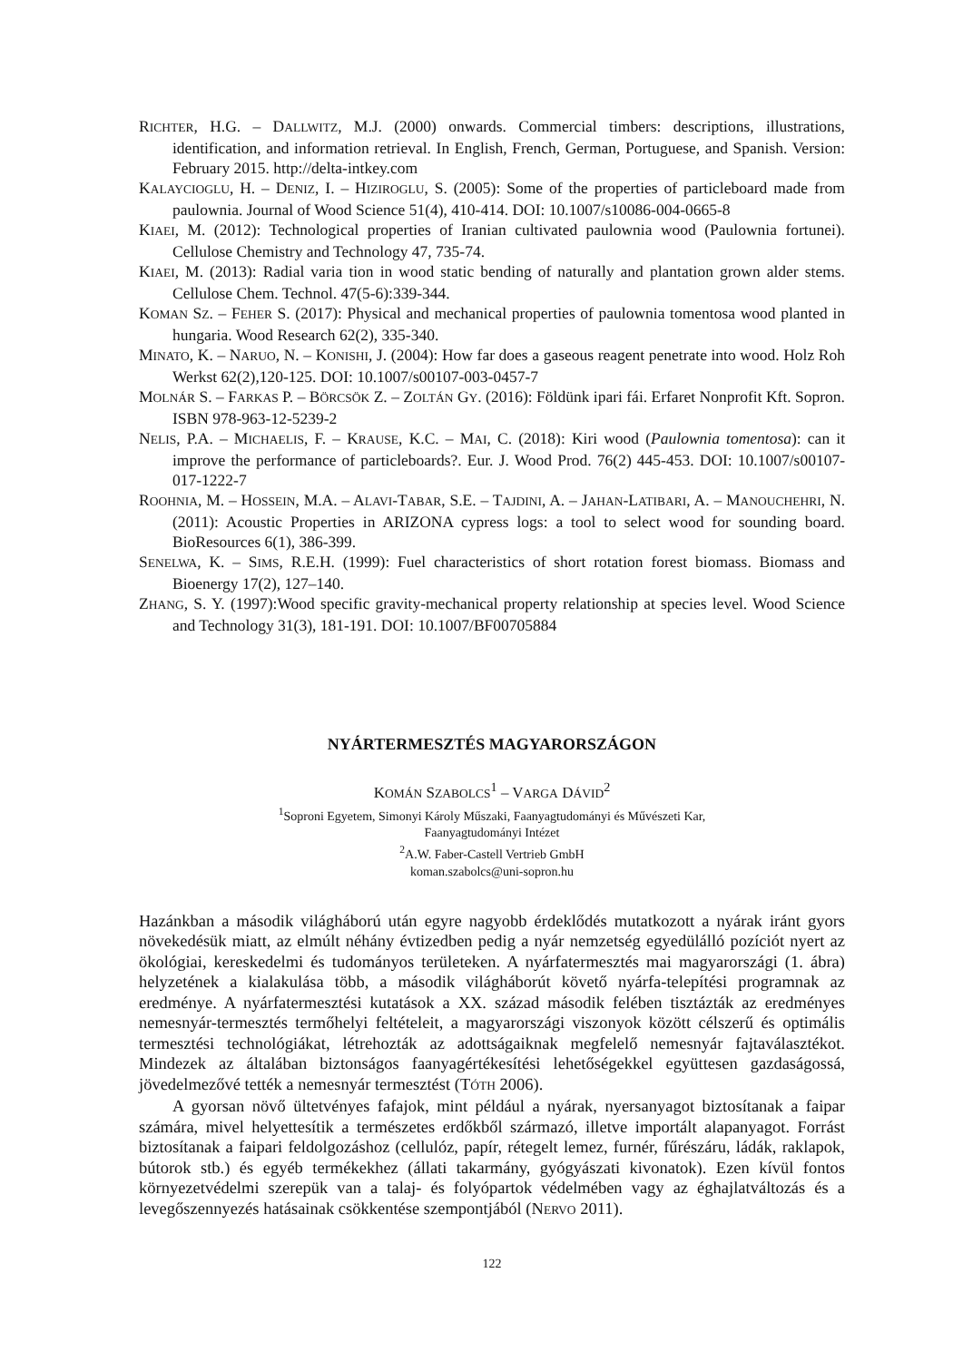RICHTER, H.G. – DALLWITZ, M.J. (2000) onwards. Commercial timbers: descriptions, illustrations, identification, and information retrieval. In English, French, German, Portuguese, and Spanish. Version: February 2015. http://delta-intkey.com
KALAYCIOGLU, H. – DENIZ, I. – HIZIROGLU, S. (2005): Some of the properties of particleboard made from paulownia. Journal of Wood Science 51(4), 410-414. DOI: 10.1007/s10086-004-0665-8
KIAEI, M. (2012): Technological properties of Iranian cultivated paulownia wood (Paulownia fortunei). Cellulose Chemistry and Technology 47, 735-74.
KIAEI, M. (2013): Radial varia tion in wood static bending of naturally and plantation grown alder stems. Cellulose Chem. Technol. 47(5-6):339-344.
KOMAN SZ. – FEHER S. (2017): Physical and mechanical properties of paulownia tomentosa wood planted in hungaria. Wood Research 62(2), 335-340.
MINATO, K. – NARUO, N. – KONISHI, J. (2004): How far does a gaseous reagent penetrate into wood. Holz Roh Werkst 62(2),120-125. DOI: 10.1007/s00107-003-0457-7
MOLNÁR S. – FARKAS P. – BÖRCSÖK Z. – ZOLTÁN GY. (2016): Földünk ipari fái. Erfaret Nonprofit Kft. Sopron. ISBN 978-963-12-5239-2
NELIS, P.A. – MICHAELIS, F. – KRAUSE, K.C. – MAI, C. (2018): Kiri wood (Paulownia tomentosa): can it improve the performance of particleboards?. Eur. J. Wood Prod. 76(2) 445-453. DOI: 10.1007/s00107-017-1222-7
ROOHNIA, M. – HOSSEIN, M.A. – ALAVI-TABAR, S.E. – TAJDINI, A. – JAHAN-LATIBARI, A. – MANOUCHEHRI, N. (2011): Acoustic Properties in ARIZONA cypress logs: a tool to select wood for sounding board. BioResources 6(1), 386-399.
SENELWA, K. – SIMS, R.E.H. (1999): Fuel characteristics of short rotation forest biomass. Biomass and Bioenergy 17(2), 127–140.
ZHANG, S. Y. (1997):Wood specific gravity-mechanical property relationship at species level. Wood Science and Technology 31(3), 181-191. DOI: 10.1007/BF00705884
NYÁRTERMESZTÉS MAGYARORSZÁGON
KOMÁN SZABOLCS<sup>1</sup> – VARGA DÁVID<sup>2</sup>
<sup>1</sup> Soproni Egyetem, Simonyi Károly Műszaki, Faanyagtudományi és Művészeti Kar,
Faanyagtudományi Intézet
<sup>2</sup> A.W. Faber-Castell Vertrieb GmbH
koman.szabolcs@uni-sopron.hu
Hazánkban a második világháború után egyre nagyobb érdeklődés mutatkozott a nyárak iránt gyors növekedésük miatt, az elmúlt néhány évtizedben pedig a nyár nemzetség egyedülálló pozíciót nyert az ökológiai, kereskedelmi és tudományos területeken. A nyárfatermesztés mai magyarországi (1. ábra) helyzetének a kialakulása több, a második világháborút követő nyárfa-telepítési programnak az eredménye. A nyárfatermesztési kutatások a XX. század második felében tisztázták az eredményes nemesnyár-termesztés termőhelyi feltételeit, a magyarországi viszonyok között célszerű és optimális termesztési technológiákat, létrehozták az adottságaiknak megfelelő nemesnyár fajtaválasztékot. Mindezek az általában biztonságos faanyagértékesítési lehetőségekkel együttesen gazdaságossá, jövedelmezővé tették a nemesnyár termesztést (TÓTH 2006).
A gyorsan növő ültetvényes fafajok, mint például a nyárak, nyersanyagot biztosítanak a faipar számára, mivel helyettesítik a természetes erdőkből származó, illetve importált alapanyagot. Forrást biztosítanak a faipari feldolgozáshoz (cellulóz, papír, rétegelt lemez, furnér, fűrészáru, ládák, raklapok, bútorok stb.) és egyéb termékekhez (állati takarmány, gyógyászati kivonatok). Ezen kívül fontos környezetvédelmi szerepük van a talaj- és folyópartok védelmében vagy az éghajlatváltozás és a levegőszennyezés hatásainak csökkentése szempontjából (NERVO 2011).
122